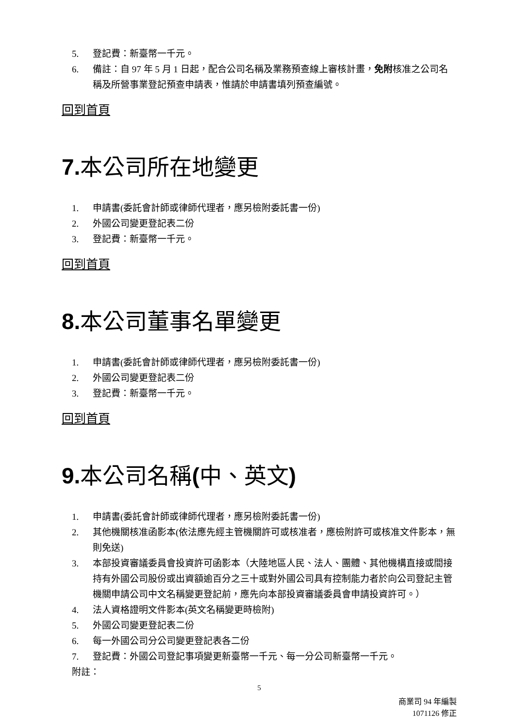5. 登記費：新臺幣一千元。
6. 備註：自 97 年 5 月 1 日起，配合公司名稱及業務預查線上審核計畫，免附核准之公司名稱及所營事業登記預查申請表，惟請於申請書填列預查編號。
回到首頁
7. 本公司所在地變更
1. 申請書(委託會計師或律師代理者，應另檢附委託書一份)
2. 外國公司變更登記表二份
3. 登記費：新臺幣一千元。
回到首頁
8. 本公司董事名單變更
1. 申請書(委託會計師或律師代理者，應另檢附委託書一份)
2. 外國公司變更登記表二份
3. 登記費：新臺幣一千元。
回到首頁
9. 本公司名稱(中、英文)
1. 申請書(委託會計師或律師代理者，應另檢附委託書一份)
2. 其他機關核准函影本(依法應先經主管機關許可或核准者，應檢附許可或核准文件影本，無則免送)
3. 本部投資審議委員會投資許可函影本（大陸地區人民、法人、團體、其他機構直接或間接持有外國公司股份或出資額逾百分之三十或對外國公司具有控制能力者於向公司登記主管機關申請公司中文名稱變更登記前，應先向本部投資審議委員會申請投資許可。）
4. 法人資格證明文件影本(英文名稱變更時檢附)
5. 外國公司變更登記表二份
6. 每一外國公司分公司變更登記表各二份
7. 登記費：外國公司登記事項變更新臺幣一千元、每一分公司新臺幣一千元。
附註：
5
商業司 94 年編製
1071126 修正